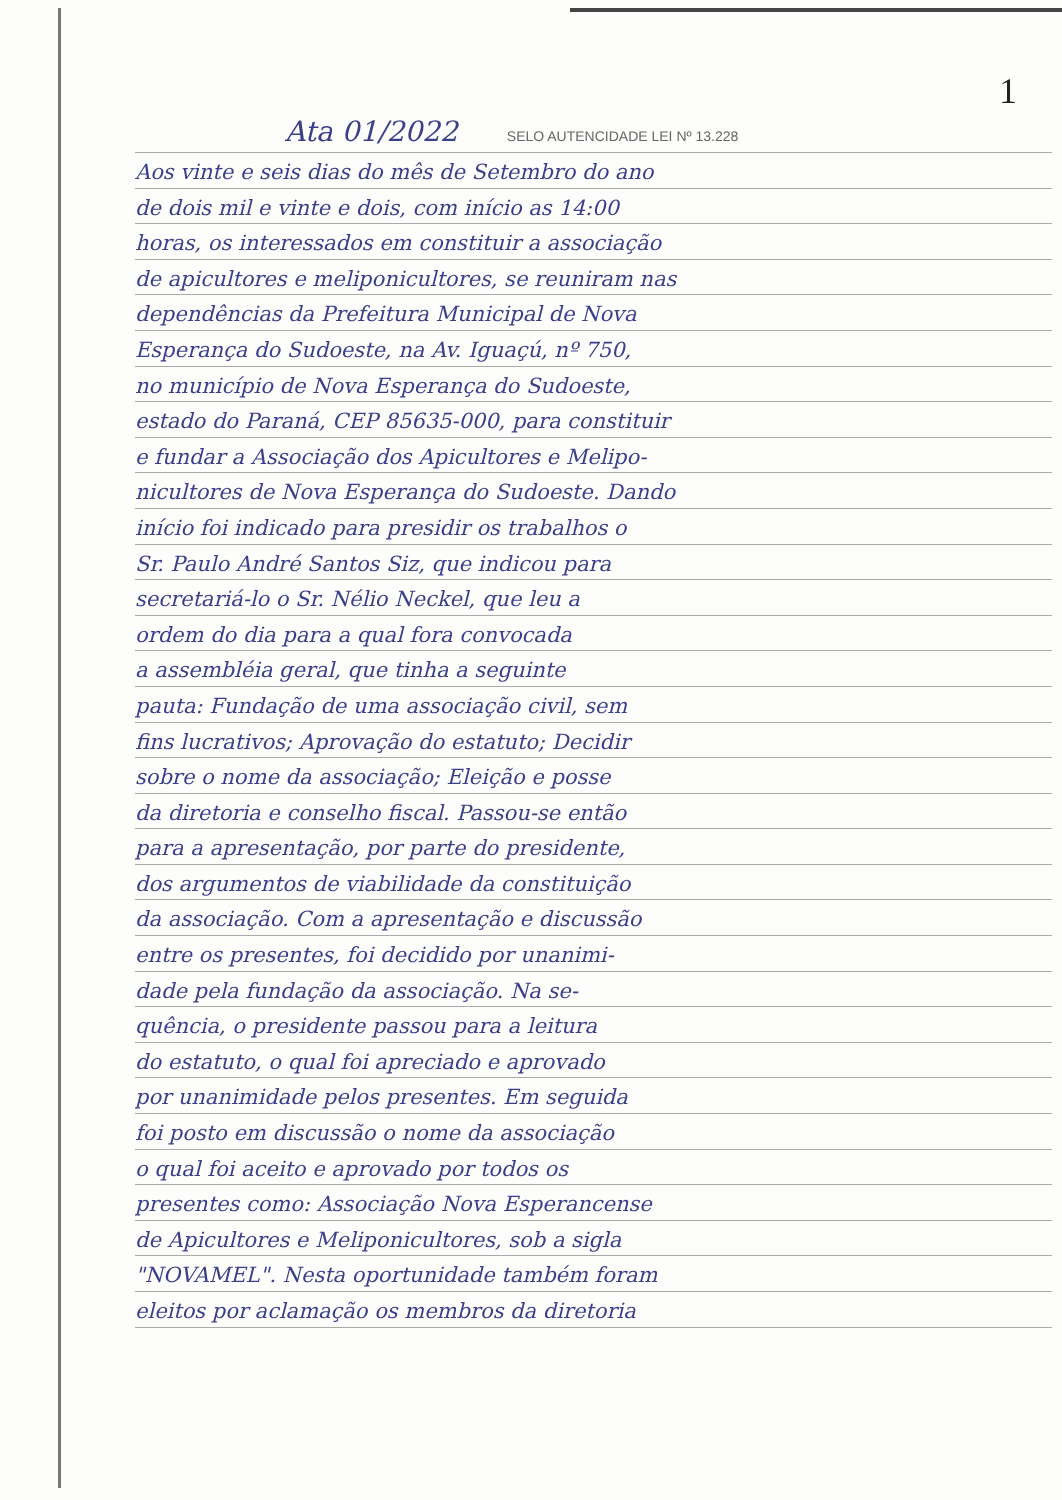1
Ata 01/2022 SELO AUTENCIDADE LEI Nº 13.228
Aos vinte e seis dias do mês de Setembro do ano
de dois mil e vinte e dois, com início as 14:00
horas, os interessados em constituir a associação
de apicultores e meliponicultores, se reuniram nas
dependências da Prefeitura Municipal de Nova
Esperança do Sudoeste, na Av. Iguaçú, nº 750,
no município de Nova Esperança do Sudoeste,
estado do Paraná, CEP 85635-000, para constituir
e fundar a Associação dos Apicultores e Melipo-
nicultores de Nova Esperança do Sudoeste. Dando
início foi indicado para presidir os trabalhos o
Sr. Paulo André Santos Siz, que indicou para
secretariá-lo o Sr. Nélio Neckel, que leu a
ordem do dia para a qual fora convocada
a assembléia geral, que tinha a seguinte
pauta: Fundação de uma associação civil, sem
fins lucrativos; Aprovação do estatuto; Decidir
sobre o nome da associação; Eleição e posse
da diretoria e conselho fiscal. Passou-se então
para a apresentação, por parte do presidente,
dos argumentos de viabilidade da constituição
da associação. Com a apresentação e discussão
entre os presentes, foi decidido por unanimi-
dade pela fundação da associação. Na se-
quência, o presidente passou para a leitura
do estatuto, o qual foi apreciado e aprovado
por unanimidade pelos presentes. Em seguida
foi posto em discussão o nome da associação
o qual foi aceito e aprovado por todos os
presentes como: Associação Nova Esperancense
de Apicultores e Meliponicultores, sob a sigla
"NOVAMEL". Nesta oportunidade também foram
eleitos por aclamação os membros da diretoria